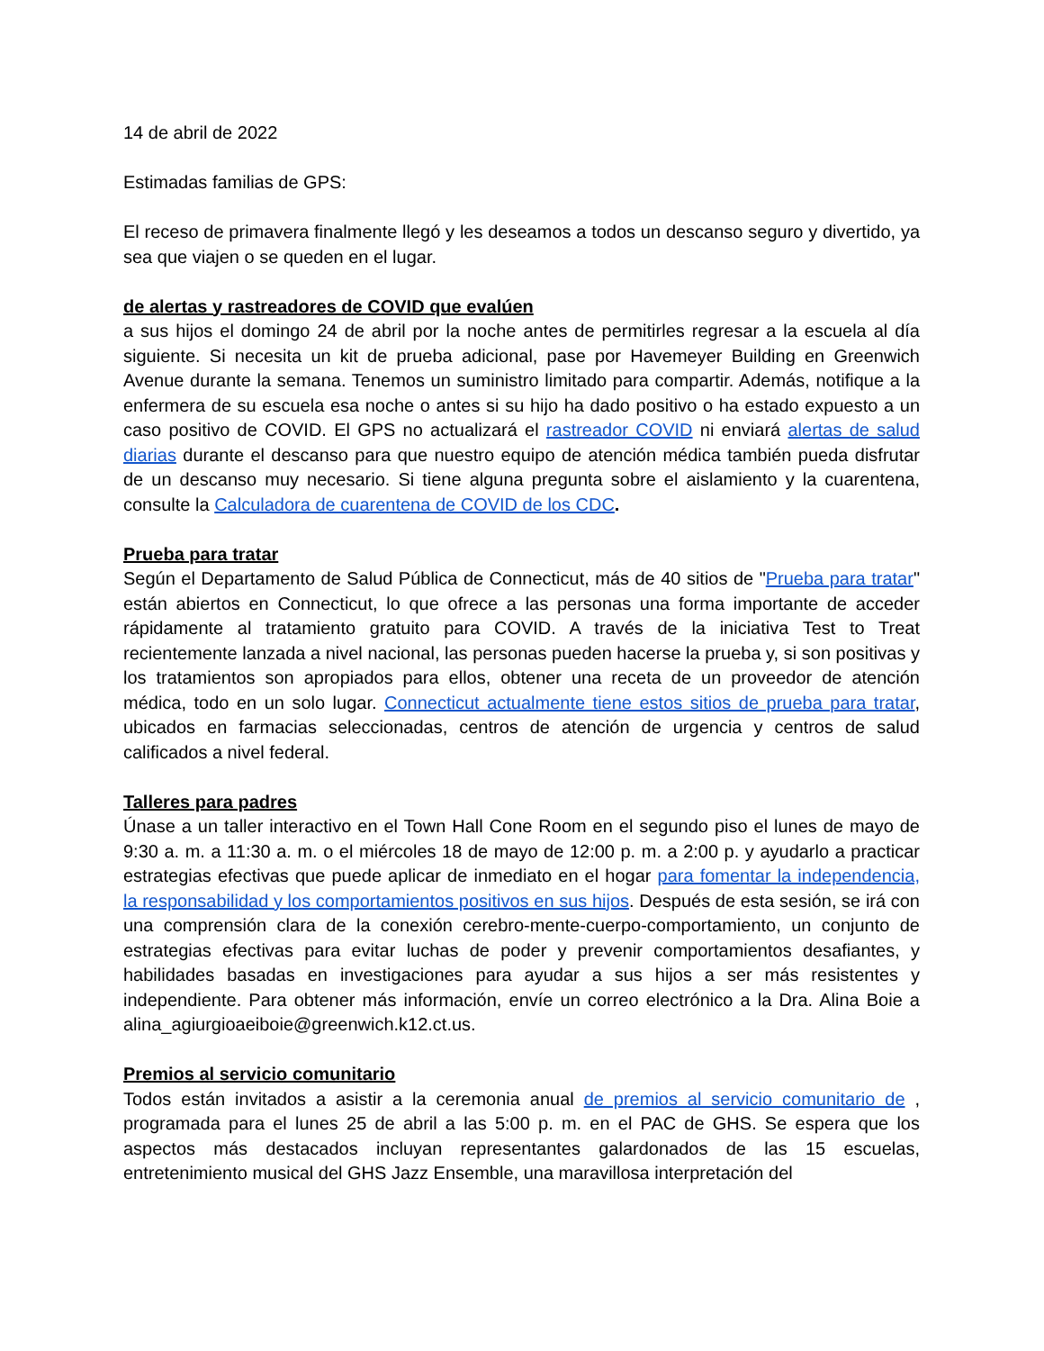14 de abril de 2022
Estimadas familias de GPS:
El receso de primavera finalmente llegó y les deseamos a todos un descanso seguro y divertido, ya sea que viajen o se queden en el lugar.
de alertas y rastreadores de COVID que evalúen
a sus hijos el domingo 24 de abril por la noche antes de permitirles regresar a la escuela al día siguiente. Si necesita un kit de prueba adicional, pase por Havemeyer Building en Greenwich Avenue durante la semana. Tenemos un suministro limitado para compartir. Además, notifique a la enfermera de su escuela esa noche o antes si su hijo ha dado positivo o ha estado expuesto a un caso positivo de COVID. El GPS no actualizará el rastreador COVID ni enviará alertas de salud diarias durante el descanso para que nuestro equipo de atención médica también pueda disfrutar de un descanso muy necesario. Si tiene alguna pregunta sobre el aislamiento y la cuarentena, consulte la Calculadora de cuarentena de COVID de los CDC.
Prueba para tratar
Según el Departamento de Salud Pública de Connecticut, más de 40 sitios de "Prueba para tratar" están abiertos en Connecticut, lo que ofrece a las personas una forma importante de acceder rápidamente al tratamiento gratuito para COVID. A través de la iniciativa Test to Treat recientemente lanzada a nivel nacional, las personas pueden hacerse la prueba y, si son positivas y los tratamientos son apropiados para ellos, obtener una receta de un proveedor de atención médica, todo en un solo lugar. Connecticut actualmente tiene estos sitios de prueba para tratar, ubicados en farmacias seleccionadas, centros de atención de urgencia y centros de salud calificados a nivel federal.
Talleres para padres
Únase a un taller interactivo en el Town Hall Cone Room en el segundo piso el lunes de mayo de 9:30 a. m. a 11:30 a. m. o el miércoles 18 de mayo de 12:00 p. m. a 2:00 p. y ayudarlo a practicar estrategias efectivas que puede aplicar de inmediato en el hogar para fomentar la independencia, la responsabilidad y los comportamientos positivos en sus hijos. Después de esta sesión, se irá con una comprensión clara de la conexión cerebro-mente-cuerpo-comportamiento, un conjunto de estrategias efectivas para evitar luchas de poder y prevenir comportamientos desafiantes, y habilidades basadas en investigaciones para ayudar a sus hijos a ser más resistentes y independiente. Para obtener más información, envíe un correo electrónico a la Dra. Alina Boie a alina_agiurgioaeiboie@greenwich.k12.ct.us.
Premios al servicio comunitario
Todos están invitados a asistir a la ceremonia anual de premios al servicio comunitario de , programada para el lunes 25 de abril a las 5:00 p. m. en el PAC de GHS. Se espera que los aspectos más destacados incluyan representantes galardonados de las 15 escuelas, entretenimiento musical del GHS Jazz Ensemble, una maravillosa interpretación del